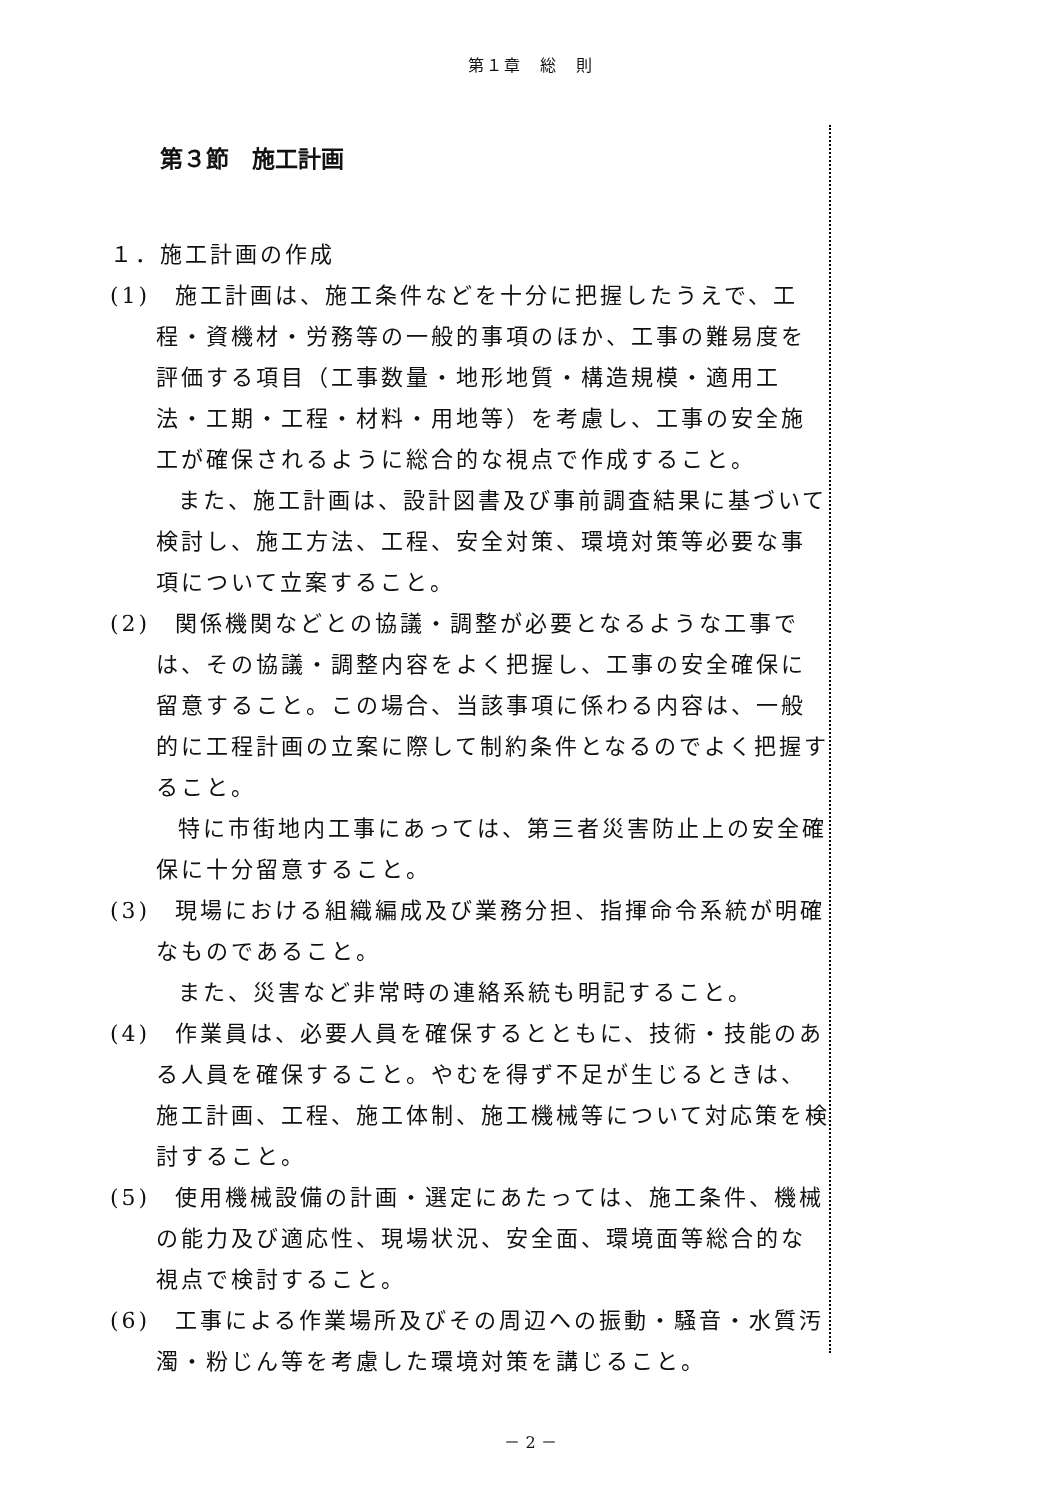第１章　総　則
第３節　施工計画
１．施工計画の作成
(1)　施工計画は、施工条件などを十分に把握したうえで、工程・資機材・労務等の一般的事項のほか、工事の難易度を評価する項目（工事数量・地形地質・構造規模・適用工法・工期・工程・材料・用地等）を考慮し、工事の安全施工が確保されるように総合的な視点で作成すること。
また、施工計画は、設計図書及び事前調査結果に基づいて検討し、施工方法、工程、安全対策、環境対策等必要な事項について立案すること。
(2)　関係機関などとの協議・調整が必要となるような工事では、その協議・調整内容をよく把握し、工事の安全確保に留意すること。この場合、当該事項に係わる内容は、一般的に工程計画の立案に際して制約条件となるのでよく把握すること。
特に市街地内工事にあっては、第三者災害防止上の安全確保に十分留意すること。
(3)　現場における組織編成及び業務分担、指揮命令系統が明確なものであること。
また、災害など非常時の連絡系統も明記すること。
(4)　作業員は、必要人員を確保するとともに、技術・技能のある人員を確保すること。やむを得ず不足が生じるときは、施工計画、工程、施工体制、施工機械等について対応策を検討すること。
(5)　使用機械設備の計画・選定にあたっては、施工条件、機械の能力及び適応性、現場状況、安全面、環境面等総合的な視点で検討すること。
(6)　工事による作業場所及びその周辺への振動・騒音・水質汚濁・粉じん等を考慮した環境対策を講じること。
－ 2 －